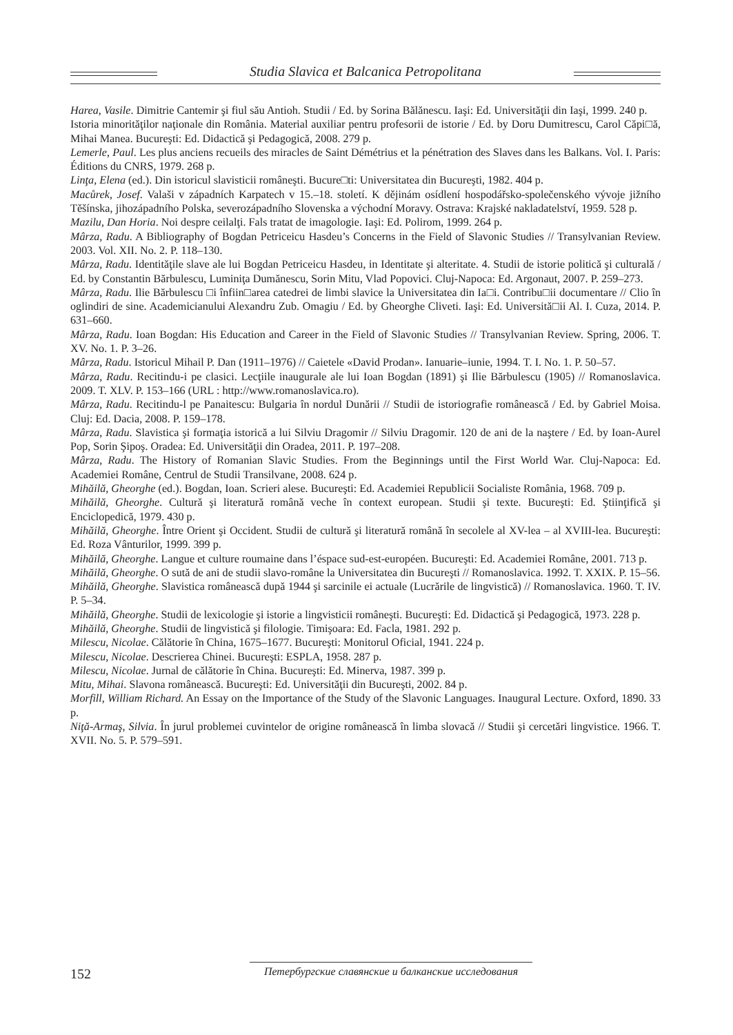Studia Slavica et Balcanica Petropolitana
Harea, Vasile. Dimitrie Cantemir şi fiul său Antioh. Studii / Ed. by Sorina Bălănescu. Iaşi: Ed. Universităţii din Iaşi, 1999. 240 p.
Istoria minorităţilor naţionale din România. Material auxiliar pentru profesorii de istorie / Ed. by Doru Dumitrescu, Carol Căpi□ă, Mihai Manea. Bucureşti: Ed. Didactică şi Pedagogică, 2008. 279 p.
Lemerle, Paul. Les plus anciens recueils des miracles de Saint Démétrius et la pénétration des Slaves dans les Balkans. Vol. I. Paris: Éditions du CNRS, 1979. 268 p.
Linţa, Elena (ed.). Din istoricul slavisticii româneşti. Bucure□ti: Universitatea din Bucureşti, 1982. 404 p.
Macůrek, Josef. Valaši v západních Karpatech v 15.–18. století. K dějinám osídlení hospodářsko-společenského vývoje jižního Těšínska, jihozápadního Polska, severozápadního Slovenska a východní Moravy. Ostrava: Krajské nakladatelství, 1959. 528 p.
Mazilu, Dan Horia. Noi despre ceilalţi. Fals tratat de imagologie. Iaşi: Ed. Polirom, 1999. 264 p.
Mârza, Radu. A Bibliography of Bogdan Petriceicu Hasdeu’s Concerns in the Field of Slavonic Studies // Transylvanian Review. 2003. Vol. XII. No. 2. P. 118–130.
Mârza, Radu. Identităţile slave ale lui Bogdan Petriceicu Hasdeu, in Identitate şi alteritate. 4. Studii de istorie politică şi culturală / Ed. by Constantin Bărbulescu, Luminiţa Dumănescu, Sorin Mitu, Vlad Popovici. Cluj-Napoca: Ed. Argonaut, 2007. P. 259–273.
Mârza, Radu. Ilie Bărbulescu □i înfiin□area catedrei de limbi slavice la Universitatea din Ia□i. Contribu□ii documentare // Clio în oglindiri de sine. Academicianului Alexandru Zub. Omagiu / Ed. by Gheorghe Cliveti. Iaşi: Ed. Universită□ii Al. I. Cuza, 2014. P. 631–660.
Mârza, Radu. Ioan Bogdan: His Education and Career in the Field of Slavonic Studies // Transylvanian Review. Spring, 2006. T. XV. No. 1. P. 3–26.
Mârza, Radu. Istoricul Mihail P. Dan (1911–1976) // Caietele «David Prodan». Ianuarie–iunie, 1994. T. I. No. 1. P. 50–57.
Mârza, Radu. Recitindu-i pe clasici. Lecţiile inaugurale ale lui Ioan Bogdan (1891) şi Ilie Bărbulescu (1905) // Romanoslavica. 2009. T. XLV. P. 153–166 (URL : http://www.romanoslavica.ro).
Mârza, Radu. Recitindu-l pe Panaitescu: Bulgaria în nordul Dunării // Studii de istoriografie românească / Ed. by Gabriel Moisa. Cluj: Ed. Dacia, 2008. P. 159–178.
Mârza, Radu. Slavistica şi formaţia istorică a lui Silviu Dragomir // Silviu Dragomir. 120 de ani de la naştere / Ed. by Ioan-Aurel Pop, Sorin Şipoş. Oradea: Ed. Universităţii din Oradea, 2011. P. 197–208.
Mârza, Radu. The History of Romanian Slavic Studies. From the Beginnings until the First World War. Cluj-Napoca: Ed. Academiei Române, Centrul de Studii Transilvane, 2008. 624 p.
Mihăilă, Gheorghe (ed.). Bogdan, Ioan. Scrieri alese. Bucureşti: Ed. Academiei Republicii Socialiste România, 1968. 709 p.
Mihăilă, Gheorghe. Cultură şi literatură română veche în context european. Studii şi texte. Bucureşti: Ed. Ştiinţifică şi Enciclopedică, 1979. 430 p.
Mihăilă, Gheorghe. Între Orient şi Occident. Studii de cultură şi literatură română în secolele al XV-lea – al XVIII-lea. Bucureşti: Ed. Roza Vânturilor, 1999. 399 p.
Mihăilă, Gheorghe. Langue et culture roumaine dans l’éspace sud-est-européen. Bucureşti: Ed. Academiei Române, 2001. 713 p.
Mihăilă, Gheorghe. O sută de ani de studii slavo-române la Universitatea din Bucureşti // Romanoslavica. 1992. T. XXIX. P. 15–56.
Mihăilă, Gheorghe. Slavistica românească după 1944 şi sarcinile ei actuale (Lucrările de lingvistică) // Romanoslavica. 1960. T. IV. P. 5–34.
Mihăilă, Gheorghe. Studii de lexicologie şi istorie a lingvisticii româneşti. Bucureşti: Ed. Didactică şi Pedagogică, 1973. 228 p.
Mihăilă, Gheorghe. Studii de lingvistică şi filologie. Timişoara: Ed. Facla, 1981. 292 p.
Milescu, Nicolae. Călătorie în China, 1675–1677. Bucureşti: Monitorul Oficial, 1941. 224 p.
Milescu, Nicolae. Descrierea Chinei. Bucureşti: ESPLA, 1958. 287 p.
Milescu, Nicolae. Jurnal de călătorie în China. Bucureşti: Ed. Minerva, 1987. 399 p.
Mitu, Mihai. Slavona românească. Bucureşti: Ed. Universităţii din Bucureşti, 2002. 84 p.
Morfill, William Richard. An Essay on the Importance of the Study of the Slavonic Languages. Inaugural Lecture. Oxford, 1890. 33 p.
Niţă-Armaş, Silvia. În jurul problemei cuvintelor de origine românească în limba slovacă // Studii şi cercetări lingvistice. 1966. T. XVII. No. 5. P. 579–591.
152
Петербургские славянские и балканские исследования